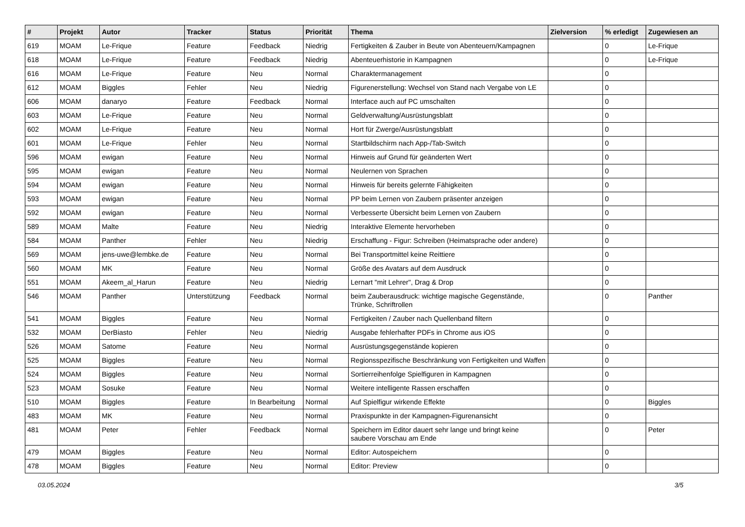| # | Projekt | Autor | Tracker | Status | Priorität | Thema | Zielversion | % erledigt | Zugewiesen an |
| --- | --- | --- | --- | --- | --- | --- | --- | --- | --- |
| 619 | MOAM | Le-Frique | Feature | Feedback | Niedrig | Fertigkeiten & Zauber in Beute von Abenteuern/Kampagnen | | 0 | Le-Frique |
| 618 | MOAM | Le-Frique | Feature | Feedback | Niedrig | Abenteuerhistorie in Kampagnen | | 0 | Le-Frique |
| 616 | MOAM | Le-Frique | Feature | Neu | Normal | Charaktermanagement | | 0 | |
| 612 | MOAM | Biggles | Fehler | Neu | Niedrig | Figurenerstellung: Wechsel von Stand nach Vergabe von LE | | 0 | |
| 606 | MOAM | danaryo | Feature | Feedback | Normal | Interface auch auf PC umschalten | | 0 | |
| 603 | MOAM | Le-Frique | Feature | Neu | Normal | Geldverwaltung/Ausrüstungsblatt | | 0 | |
| 602 | MOAM | Le-Frique | Feature | Neu | Normal | Hort für Zwerge/Ausrüstungsblatt | | 0 | |
| 601 | MOAM | Le-Frique | Fehler | Neu | Normal | Startbildschirm nach App-/Tab-Switch | | 0 | |
| 596 | MOAM | ewigan | Feature | Neu | Normal | Hinweis auf Grund für geänderten Wert | | 0 | |
| 595 | MOAM | ewigan | Feature | Neu | Normal | Neulernen von Sprachen | | 0 | |
| 594 | MOAM | ewigan | Feature | Neu | Normal | Hinweis für bereits gelernte Fähigkeiten | | 0 | |
| 593 | MOAM | ewigan | Feature | Neu | Normal | PP beim Lernen von Zaubern präsenter anzeigen | | 0 | |
| 592 | MOAM | ewigan | Feature | Neu | Normal | Verbesserte Übersicht beim Lernen von Zaubern | | 0 | |
| 589 | MOAM | Malte | Feature | Neu | Niedrig | Interaktive Elemente hervorheben | | 0 | |
| 584 | MOAM | Panther | Fehler | Neu | Niedrig | Erschaffung - Figur: Schreiben (Heimatsprache oder andere) | | 0 | |
| 569 | MOAM | jens-uwe@lembke.de | Feature | Neu | Normal | Bei Transportmittel keine Reittiere | | 0 | |
| 560 | MOAM | MK | Feature | Neu | Normal | Größe des Avatars auf dem Ausdruck | | 0 | |
| 551 | MOAM | Akeem_al_Harun | Feature | Neu | Niedrig | Lernart "mit Lehrer", Drag & Drop | | 0 | |
| 546 | MOAM | Panther | Unterstützung | Feedback | Normal | beim Zauberausdruck: wichtige magische Gegenstände, Trünke, Schriftrollen | | 0 | Panther |
| 541 | MOAM | Biggles | Feature | Neu | Normal | Fertigkeiten / Zauber nach Quellenband filtern | | 0 | |
| 532 | MOAM | DerBiasto | Fehler | Neu | Niedrig | Ausgabe fehlerhafter PDFs in Chrome aus iOS | | 0 | |
| 526 | MOAM | Satome | Feature | Neu | Normal | Ausrüstungsgegenstände kopieren | | 0 | |
| 525 | MOAM | Biggles | Feature | Neu | Normal | Regionsspezifische Beschränkung von Fertigkeiten und Waffen | | 0 | |
| 524 | MOAM | Biggles | Feature | Neu | Normal | Sortierreihenfolge Spielfiguren in Kampagnen | | 0 | |
| 523 | MOAM | Sosuke | Feature | Neu | Normal | Weitere intelligente Rassen erschaffen | | 0 | |
| 510 | MOAM | Biggles | Feature | In Bearbeitung | Normal | Auf Spielfigur wirkende Effekte | | 0 | Biggles |
| 483 | MOAM | MK | Feature | Neu | Normal | Praxispunkte in der Kampagnen-Figurenansicht | | 0 | |
| 481 | MOAM | Peter | Fehler | Feedback | Normal | Speichern im Editor dauert sehr lange und bringt keine saubere Vorschau am Ende | | 0 | Peter |
| 479 | MOAM | Biggles | Feature | Neu | Normal | Editor: Autospeichern | | 0 | |
| 478 | MOAM | Biggles | Feature | Neu | Normal | Editor: Preview | | 0 | |
03.05.2024 3/5